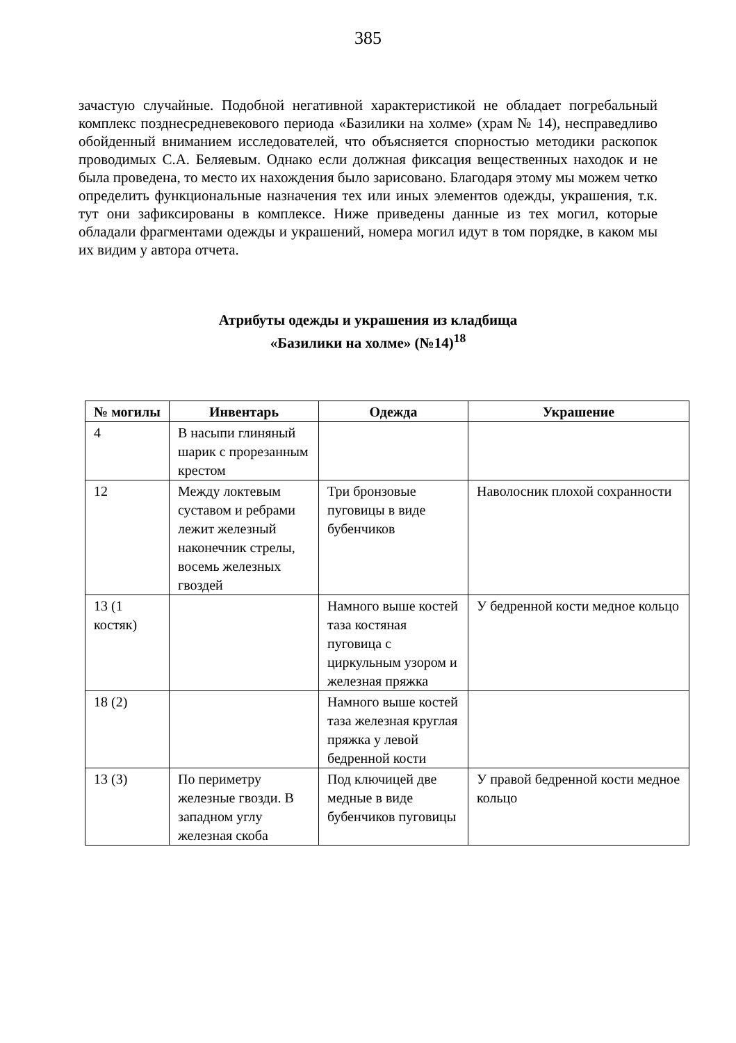385
зачастую случайные. Подобной негативной характеристикой не обладает погребальный комплекс позднесредневекового периода «Базилики на холме» (храм № 14), несправедливо обойденный вниманием исследователей, что объясняется спорностью методики раскопок проводимых С.А. Беляевым. Однако если должная фиксация вещественных находок и не была проведена, то место их нахождения было зарисовано. Благодаря этому мы можем четко определить функциональные назначения тех или иных элементов одежды, украшения, т.к. тут они зафиксированы в комплексе. Ниже приведены данные из тех могил, которые обладали фрагментами одежды и украшений, номера могил идут в том порядке, в каком мы их видим у автора отчета.
Атрибуты одежды и украшения из кладбища
«Базилики на холме» (№14)<sup>18</sup>
| № могилы | Инвентарь | Одежда | Украшение |
| --- | --- | --- | --- |
| 4 | В насыпи глиняный шарик с прорезанным крестом | | |
| 12 | Между локтевым суставом и ребрами лежит железный наконечник стрелы, восемь железных гвоздей | Три бронзовые пуговицы в виде бубенчиков | Наволосник плохой сохранности |
| 13 (1 костяк) | | Намного выше костей таза костяная пуговица с циркульным узором и железная пряжка | У бедренной кости медное кольцо |
| 18 (2) | | Намного выше костей таза железная круглая пряжка у левой бедренной кости | |
| 13 (3) | По периметру железные гвозди. В западном углу железная скоба | Под ключицей две медные в виде бубенчиков пуговицы | У правой бедренной кости медное кольцо |